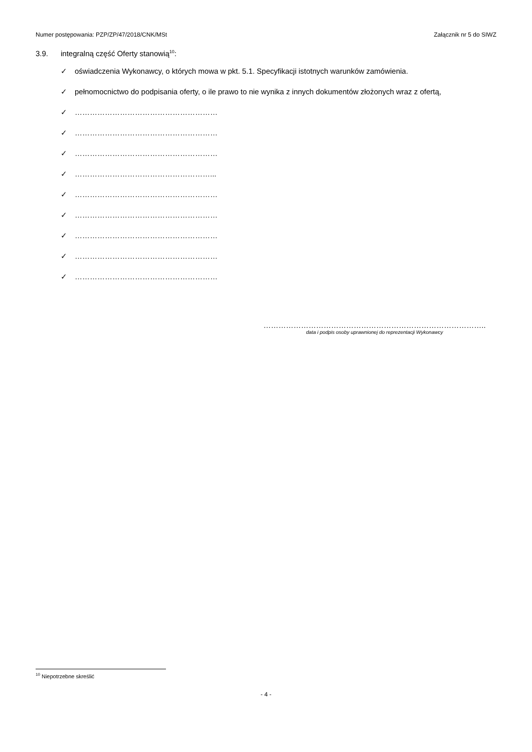Numer postępowania: PZP/ZP/47/2018/CNK/MSt Załącznik nr 5 do SIWZ
3.9. integralną część Oferty stanowią<sup>10</sup>:
✓ oświadczenia Wykonawcy, o których mowa w pkt. 5.1. Specyfikacji istotnych warunków zamówienia.
✓ pełnomocnictwo do podpisania oferty, o ile prawo to nie wynika z innych dokumentów złożonych wraz z ofertą,
✓ …………………………………………………
✓ …………………………………………………
✓ …………………………………………………
✓ ………………………………………………...
✓ …………………………………………………
✓ …………………………………………………
✓ …………………………………………………
✓ …………………………………………………
✓ …………………………………………………
……………………………………………………………………………..
data i podpis osoby uprawnionej do reprezentacji Wykonawcy
<sup>10</sup> Niepotrzebne skreślić
- 4 -